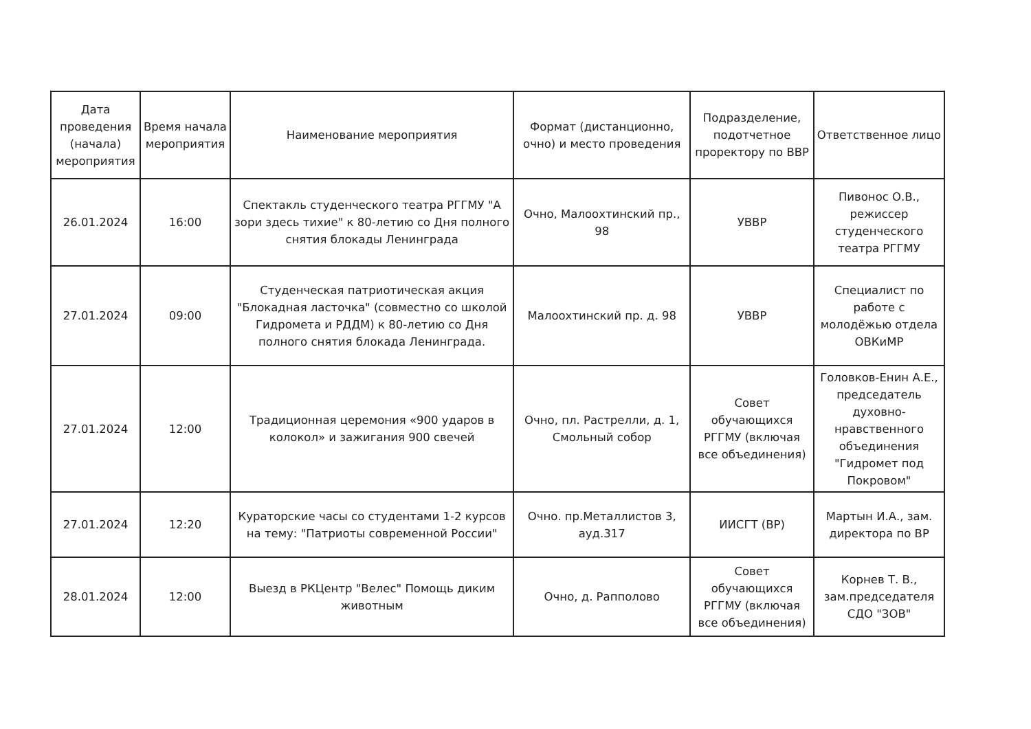| Дата проведения (начала) мероприятия | Время начала мероприятия | Наименование мероприятия | Формат (дистанционно, очно) и место проведения | Подразделение, подотчетное проректору по ВВР | Ответственное лицо |
| --- | --- | --- | --- | --- | --- |
| 26.01.2024 | 16:00 | Спектакль студенческого театра РГГМУ "А зори здесь тихие" к 80-летию со Дня полного снятия блокады Ленинграда | Очно, Малоохтинский пр., 98 | УВВР | Пивонос О.В., режиссер студенческого театра РГГМУ |
| 27.01.2024 | 09:00 | Студенческая патриотическая акция "Блокадная ласточка" (совместно со школой Гидромета и РДДМ) к 80-летию со Дня полного снятия блокада Ленинграда. | Малоохтинский пр. д. 98 | УВВР | Специалист по работе с молодёжью отдела ОВКиМР |
| 27.01.2024 | 12:00 | Традиционная церемония «900 ударов в колокол» и зажигания 900 свечей | Очно, пл. Растрелли, д. 1, Смольный собор | Совет обучающихся РГГМУ (включая все объединения) | Головков-Енин А.Е., председатель духовно-нравственного объединения "Гидромет под Покровом" |
| 27.01.2024 | 12:20 | Кураторские часы со студентами 1-2 курсов на тему: "Патриоты современной России" | Очно. пр.Металлистов 3, ауд.317 | ИИСГТ (ВР) | Мартын И.А., зам. директора по ВР |
| 28.01.2024 | 12:00 | Выезд в РКЦентр "Велес" Помощь диким животным | Очно, д. Рапполово | Совет обучающихся РГГМУ (включая все объединения) | Корнев Т. В., зам.председателя СДО "ЗОВ" |